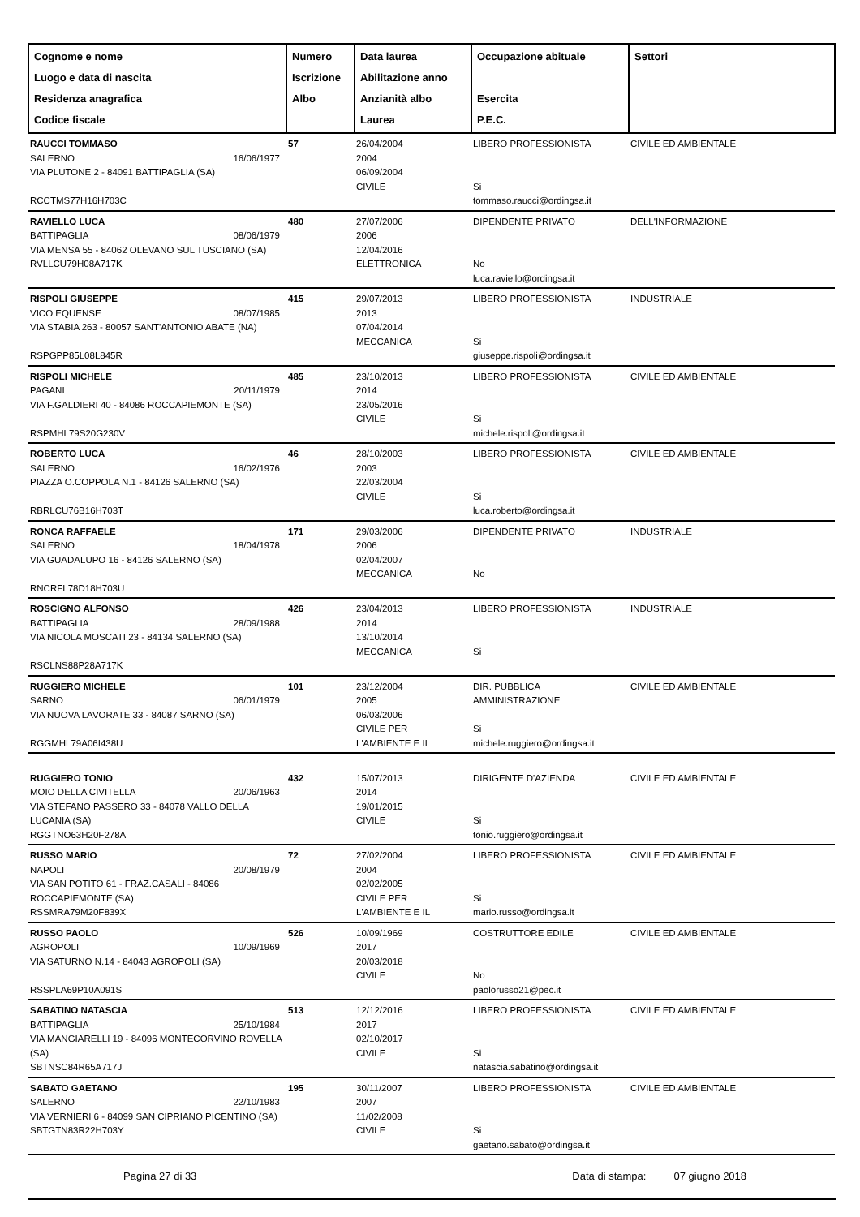| Cognome e nome Luogo e data di nascita Residenza anagrafica Codice fiscale | Numero Iscrizione Albo | Data laurea Abilitazione anno Anzianità albo Laurea | Occupazione abituale Esercita P.E.C. | Settori |
| --- | --- | --- | --- | --- |
| RAUCCI TOMMASO SALERNO 16/06/1977 VIA PLUTONE 2 - 84091 BATTIPAGLIA (SA) RCCTMS77H16H703C | 57 | 26/04/2004 2004 06/09/2004 CIVILE | LIBERO PROFESSIONISTA Si tommaso.raucci@ordingsa.it | CIVILE ED AMBIENTALE |
| RAVIELLO LUCA BATTIPAGLIA 08/06/1979 VIA MENSA 55 - 84062 OLEVANO SUL TUSCIANO (SA) RVLLCU79H08A717K | 480 | 27/07/2006 2006 12/04/2016 ELETTRONICA | DIPENDENTE PRIVATO No luca.raviello@ordingsa.it | DELL'INFORMAZIONE |
| RISPOLI GIUSEPPE VICO EQUENSE 08/07/1985 VIA STABIA 263 - 80057 SANT'ANTONIO ABATE (NA) RSPGPP85L08L845R | 415 | 29/07/2013 2013 07/04/2014 MECCANICA | LIBERO PROFESSIONISTA Si giuseppe.rispoli@ordingsa.it | INDUSTRIALE |
| RISPOLI MICHELE PAGANI 20/11/1979 VIA F.GALDIERI 40 - 84086 ROCCAPIEMONTE (SA) RSPMHL79S20G230V | 485 | 23/10/2013 2014 23/05/2016 CIVILE | LIBERO PROFESSIONISTA Si michele.rispoli@ordingsa.it | CIVILE ED AMBIENTALE |
| ROBERTO LUCA SALERNO 16/02/1976 PIAZZA O.COPPOLA N.1 - 84126 SALERNO (SA) RBRLCU76B16H703T | 46 | 28/10/2003 2003 22/03/2004 CIVILE | LIBERO PROFESSIONISTA Si luca.roberto@ordingsa.it | CIVILE ED AMBIENTALE |
| RONCA RAFFAELE SALERNO 18/04/1978 VIA GUADALUPO 16 - 84126 SALERNO (SA) RNCRFL78D18H703U | 171 | 29/03/2006 2006 02/04/2007 MECCANICA | DIPENDENTE PRIVATO No | INDUSTRIALE |
| ROSCIGNO ALFONSO BATTIPAGLIA 28/09/1988 VIA NICOLA MOSCATI 23 - 84134 SALERNO (SA) RSCLNS88P28A717K | 426 | 23/04/2013 2014 13/10/2014 MECCANICA | LIBERO PROFESSIONISTA Si | INDUSTRIALE |
| RUGGIERO MICHELE SARNO 06/01/1979 VIA NUOVA LAVORATE 33 - 84087 SARNO (SA) RGGMHL79A06I438U | 101 | 23/12/2004 2005 06/03/2006 CIVILE PER L'AMBIENTE E IL | DIR. PUBBLICA AMMINISTRAZIONE Si michele.ruggiero@ordingsa.it | CIVILE ED AMBIENTALE |
| RUGGIERO TONIO MOIO DELLA CIVITELLA 20/06/1963 VIA STEFANO PASSERO 33 - 84078 VALLO DELLA LUCANIA (SA) RGGTNO63H20F278A | 432 | 15/07/2013 2014 19/01/2015 CIVILE | DIRIGENTE D'AZIENDA Si tonio.ruggiero@ordingsa.it | CIVILE ED AMBIENTALE |
| RUSSO MARIO NAPOLI 20/08/1979 VIA SAN POTITO 61 - FRAZ.CASALI - 84086 ROCCAPIEMONTE (SA) RSSMRA79M20F839X | 72 | 27/02/2004 2004 02/02/2005 CIVILE PER L'AMBIENTE E IL | LIBERO PROFESSIONISTA Si mario.russo@ordingsa.it | CIVILE ED AMBIENTALE |
| RUSSO PAOLO AGROPOLI 10/09/1969 VIA SATURNO N.14 - 84043 AGROPOLI (SA) RSSPLA69P10A091S | 526 | 10/09/1969 2017 20/03/2018 CIVILE | COSTRUTTORE EDILE No paolorusso21@pec.it | CIVILE ED AMBIENTALE |
| SABATINO NATASCIA BATTIPAGLIA 25/10/1984 VIA MANGIARELLI 19 - 84096 MONTECORVINO ROVELLA (SA) SBTNSC84R65A717J | 513 | 12/12/2016 2017 02/10/2017 CIVILE | LIBERO PROFESSIONISTA Si natascia.sabatino@ordingsa.it | CIVILE ED AMBIENTALE |
| SABATO GAETANO SALERNO 22/10/1983 VIA VERNIERI 6 - 84099 SAN CIPRIANO PICENTINO (SA) SBTGTN83R22H703Y | 195 | 30/11/2007 2007 11/02/2008 CIVILE | LIBERO PROFESSIONISTA Si gaetano.sabato@ordingsa.it | CIVILE ED AMBIENTALE |
Pagina 27 di 33 Data di stampa: 07 giugno 2018